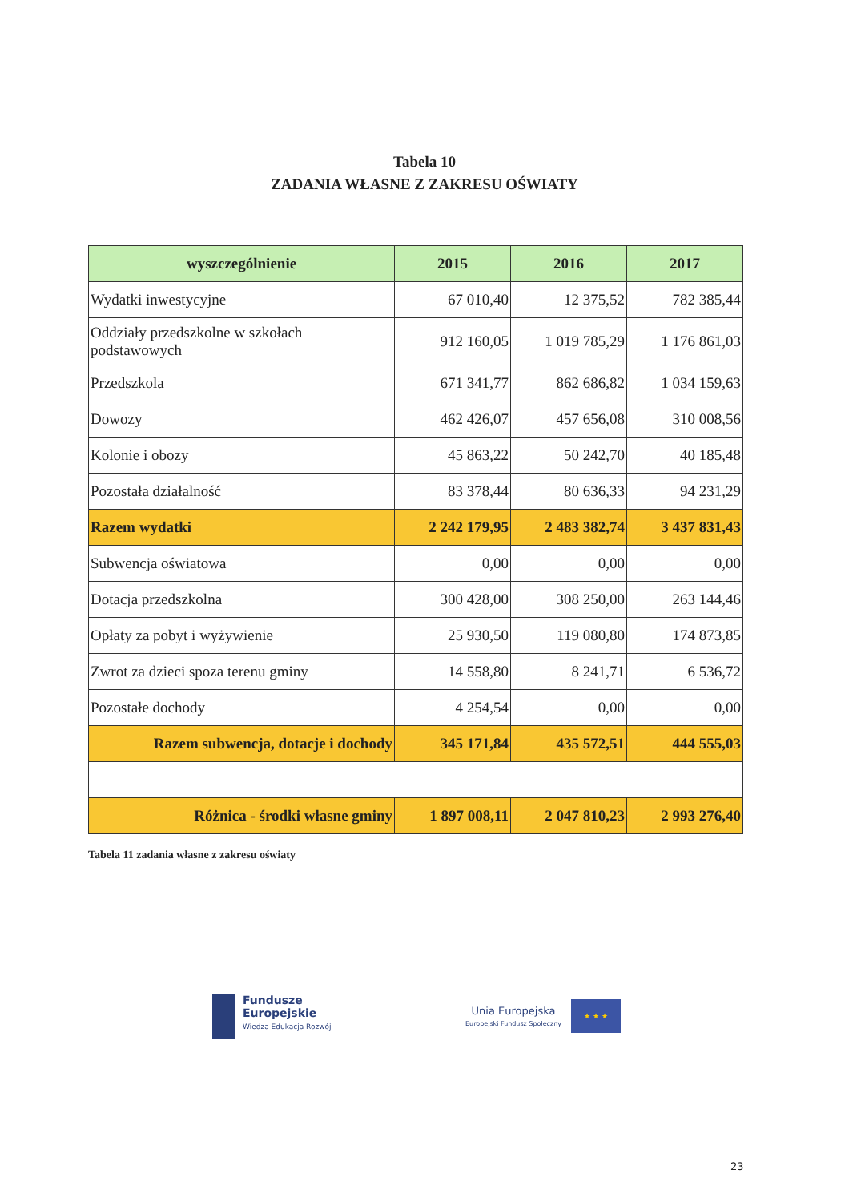Tabela 10
ZADANIA WŁASNE Z ZAKRESU OŚWIATY
| wyszczególnienie | 2015 | 2016 | 2017 |
| --- | --- | --- | --- |
| Wydatki inwestycyjne | 67 010,40 | 12 375,52 | 782 385,44 |
| Oddziały przedszkolne w szkołach podstawowych | 912 160,05 | 1 019 785,29 | 1 176 861,03 |
| Przedszkola | 671 341,77 | 862 686,82 | 1 034 159,63 |
| Dowozy | 462 426,07 | 457 656,08 | 310 008,56 |
| Kolonie i obozy | 45 863,22 | 50 242,70 | 40 185,48 |
| Pozostała działalność | 83 378,44 | 80 636,33 | 94 231,29 |
| Razem wydatki | 2 242 179,95 | 2 483 382,74 | 3 437 831,43 |
| Subwencja oświatowa | 0,00 | 0,00 | 0,00 |
| Dotacja przedszkolna | 300 428,00 | 308 250,00 | 263 144,46 |
| Opłaty za pobyt i wyżywienie | 25 930,50 | 119 080,80 | 174 873,85 |
| Zwrot za dzieci spoza terenu gminy | 14 558,80 | 8 241,71 | 6 536,72 |
| Pozostałe dochody | 4 254,54 | 0,00 | 0,00 |
| Razem subwencja, dotacje i dochody | 345 171,84 | 435 572,51 | 444 555,03 |
| Różnica - środki własne gminy | 1 897 008,11 | 2 047 810,23 | 2 993 276,40 |
Tabela 11 zadania własne z zakresu oświaty
Fundusze
Europejskie
Wiedza Edukacja Rozwój
Unia Europejska
Europejski Fundusz Społeczny
★ ★ ★
23